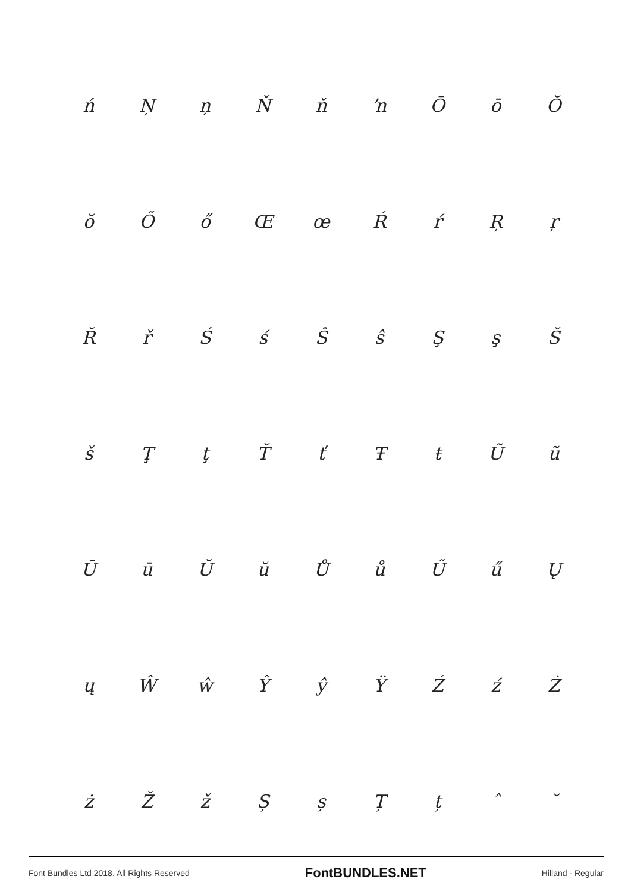| ń | Ņ | ņ | Ň | ň | ŉ | Ō | ō | Ŏ |
| ŏ | Ő | ő | Œ | œ | Ŕ | ŕ | Ŗ | ŗ |
| Ř | ř | Ś | ś | Ŝ | ŝ | Ş | ş | Š |
| š | Ţ | ţ | Ť | ť | Ŧ | ŧ | Ũ | ũ |
| Ū | ū | Ŭ | ŭ | Ů | ů | Ű | ű | Ų |
| ų | Ŵ | ŵ | Ŷ | ŷ | Ÿ | Ź | ź | Ż |
| ż | Ž | ž | Ș | ș | Ț | ț | ˆ | ˘ |
Font Bundles Ltd 2018. All Rights Reserved FontBUNDLES.NET Hilland - Regular